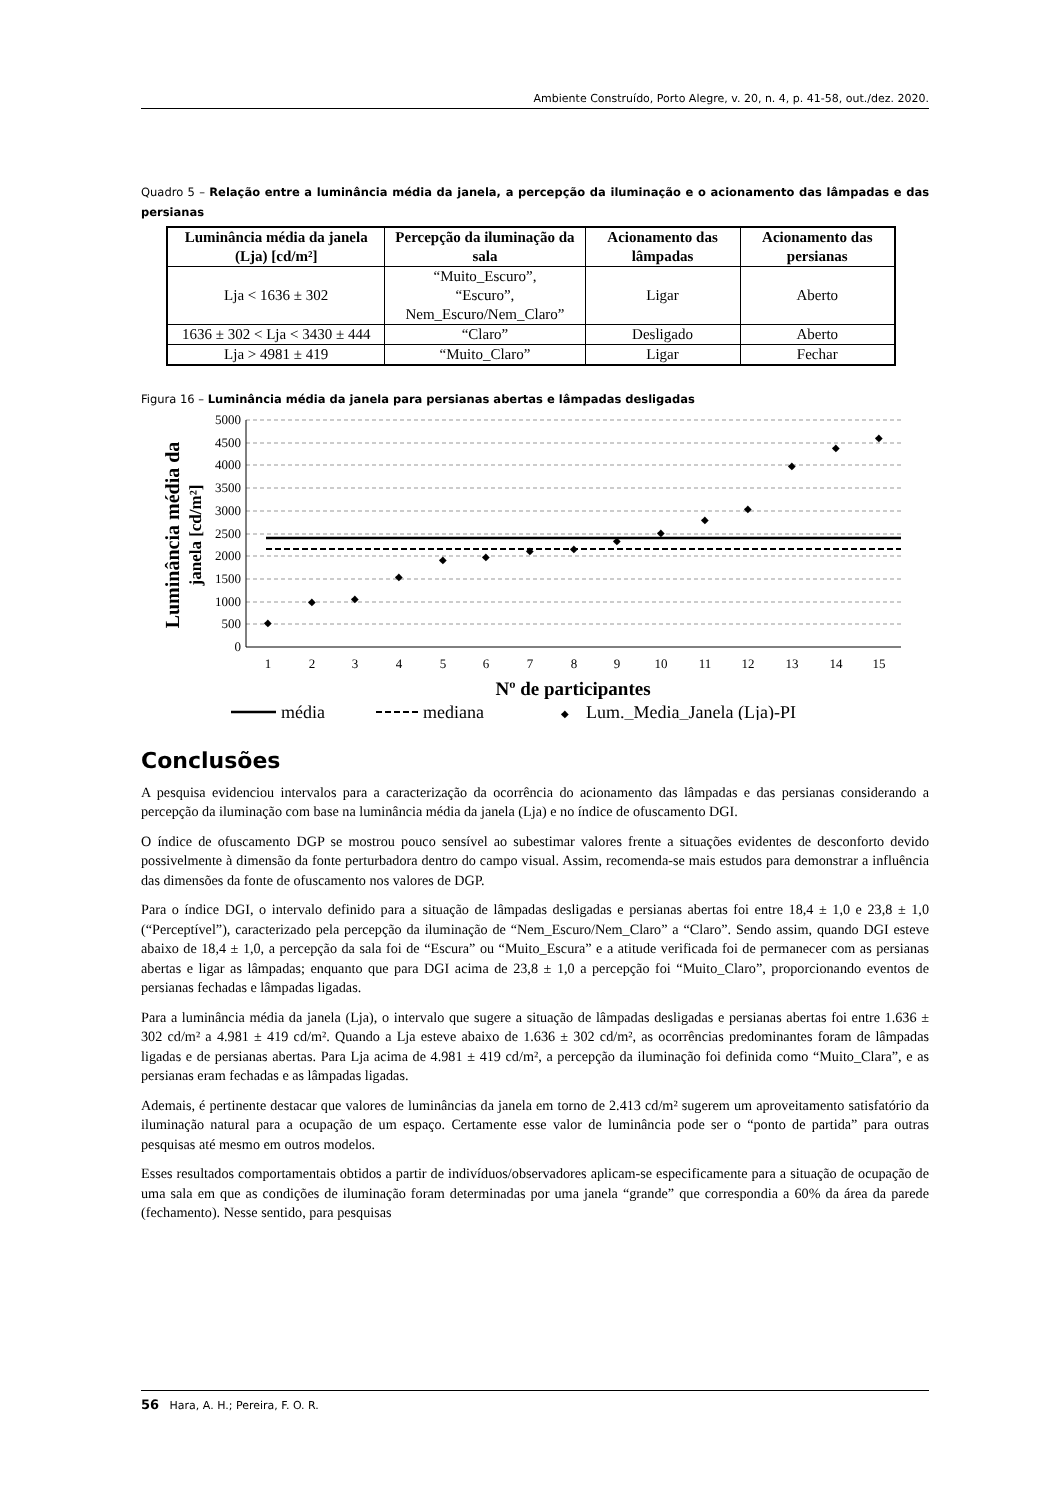Ambiente Construído, Porto Alegre, v. 20, n. 4, p. 41-58, out./dez. 2020.
Quadro 5 – Relação entre a luminância média da janela, a percepção da iluminação e o acionamento das lâmpadas e das persianas
| Luminância média da janela (Lja) [cd/m²] | Percepção da iluminação da sala | Acionamento das lâmpadas | Acionamento das persianas |
| --- | --- | --- | --- |
| Lja < 1636 ± 302 | “Muito_Escuro”, “Escuro”, Nem_Escuro/Nem_Claro” | Ligar | Aberto |
| 1636 ± 302 < Lja < 3430 ± 444 | “Claro” | Desligado | Aberto |
| Lja > 4981 ± 419 | “Muito_Claro” | Ligar | Fechar |
Figura 16 – Luminância média da janela para persianas abertas e lâmpadas desligadas
5000
4500
4000
3500
3000
2500
2000
1500
1000
500
0
1
2
3
4
5
6
7
8
9
10
11
12
13
14
15
◆
◆
◆
◆
◆
◆
◆
◆
◆
◆
◆
◆
◆
◆
◆
Nº de participantes
Luminância média da
janela [cd/m²]
média
mediana
◆
Lum._Media_Janela (Lja)-PI
Conclusões
A pesquisa evidenciou intervalos para a caracterização da ocorrência do acionamento das lâmpadas e das persianas considerando a percepção da iluminação com base na luminância média da janela (Lja) e no índice de ofuscamento DGI.
O índice de ofuscamento DGP se mostrou pouco sensível ao subestimar valores frente a situações evidentes de desconforto devido possivelmente à dimensão da fonte perturbadora dentro do campo visual. Assim, recomenda-se mais estudos para demonstrar a influência das dimensões da fonte de ofuscamento nos valores de DGP.
Para o índice DGI, o intervalo definido para a situação de lâmpadas desligadas e persianas abertas foi entre 18,4 ± 1,0 e 23,8 ± 1,0 (“Perceptível”), caracterizado pela percepção da iluminação de “Nem_Escuro/Nem_Claro” a “Claro”. Sendo assim, quando DGI esteve abaixo de 18,4 ± 1,0, a percepção da sala foi de “Escura” ou “Muito_Escura” e a atitude verificada foi de permanecer com as persianas abertas e ligar as lâmpadas; enquanto que para DGI acima de 23,8 ± 1,0 a percepção foi “Muito_Claro”, proporcionando eventos de persianas fechadas e lâmpadas ligadas.
Para a luminância média da janela (Lja), o intervalo que sugere a situação de lâmpadas desligadas e persianas abertas foi entre 1.636 ± 302 cd/m² a 4.981 ± 419 cd/m². Quando a Lja esteve abaixo de 1.636 ± 302 cd/m², as ocorrências predominantes foram de lâmpadas ligadas e de persianas abertas. Para Lja acima de 4.981 ± 419 cd/m², a percepção da iluminação foi definida como “Muito_Clara”, e as persianas eram fechadas e as lâmpadas ligadas.
Ademais, é pertinente destacar que valores de luminâncias da janela em torno de 2.413 cd/m² sugerem um aproveitamento satisfatório da iluminação natural para a ocupação de um espaço. Certamente esse valor de luminância pode ser o “ponto de partida” para outras pesquisas até mesmo em outros modelos.
Esses resultados comportamentais obtidos a partir de indivíduos/observadores aplicam-se especificamente para a situação de ocupação de uma sala em que as condições de iluminação foram determinadas por uma janela “grande” que correspondia a 60% da área da parede (fechamento). Nesse sentido, para pesquisas
56 Hara, A. H.; Pereira, F. O. R.